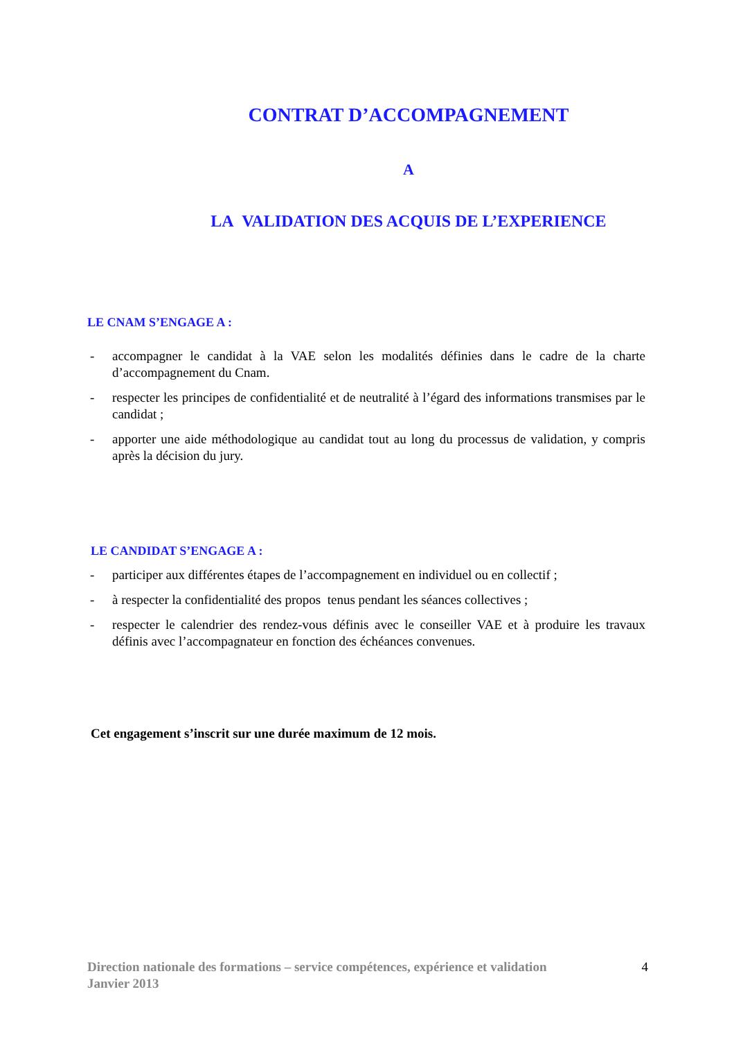CONTRAT D’ACCOMPAGNEMENT
A
LA VALIDATION DES ACQUIS DE L’EXPERIENCE
LE CNAM S’ENGAGE A :
- accompagner le candidat à la VAE selon les modalités définies dans le cadre de la charte d’accompagnement du Cnam.
- respecter les principes de confidentialité et de neutralité à l’égard des informations transmises par le candidat ;
- apporter une aide méthodologique au candidat tout au long du processus de validation, y compris après la décision du jury.
LE CANDIDAT S’ENGAGE A :
- participer aux différentes étapes de l’accompagnement en individuel ou en collectif ;
- à respecter la confidentialité des propos tenus pendant les séances collectives ;
- respecter le calendrier des rendez-vous définis avec le conseiller VAE et à produire les travaux définis avec l’accompagnateur en fonction des échéances convenues.
Cet engagement s’inscrit sur une durée maximum de 12 mois.
Direction nationale des formations – service compétences, expérience et validation
Janvier 2013
4